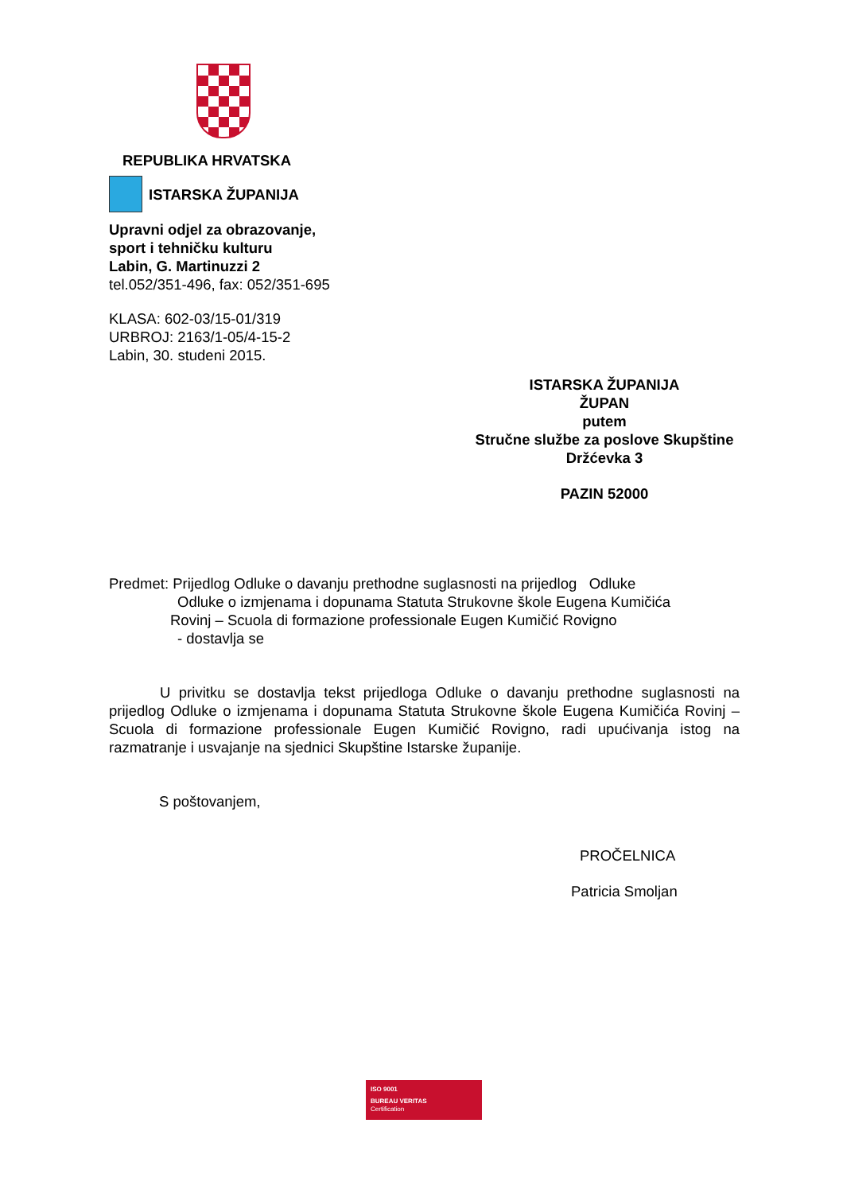REPUBLIKA HRVATSKA
ISTARSKA ŽUPANIJA
Upravni odjel za obrazovanje,
sport i tehničku kulturu
Labin, G. Martinuzzi 2
tel.052/351-496, fax: 052/351-695
KLASA: 602-03/15-01/319
URBROJ: 2163/1-05/4-15-2
Labin, 30. studeni 2015.
ISTARSKA ŽUPANIJA
ŽUPAN
putem
Stručne službe za poslove Skupštine
Držćevka 3
PAZIN 52000
Predmet: Prijedlog Odluke o davanju prethodne suglasnosti na prijedlog Odluke
Odluke o izmjenama i dopunama Statuta Strukovne škole Eugena Kumičića
Rovinj – Scuola di formazione professionale Eugen Kumičić Rovigno
- dostavlja se
U privitku se dostavlja tekst prijedloga Odluke o davanju prethodne suglasnosti na prijedlog Odluke o izmjenama i dopunama Statuta Strukovne škole Eugena Kumičića Rovinj – Scuola di formazione professionale Eugen Kumičić Rovigno, radi upućivanja istog na razmatranje i usvajanje na sjednici Skupštine Istarske županije.
S poštovanjem,
PROČELNICA
Patricia Smoljan
ISO 9001
BUREAU VERITAS
Certification